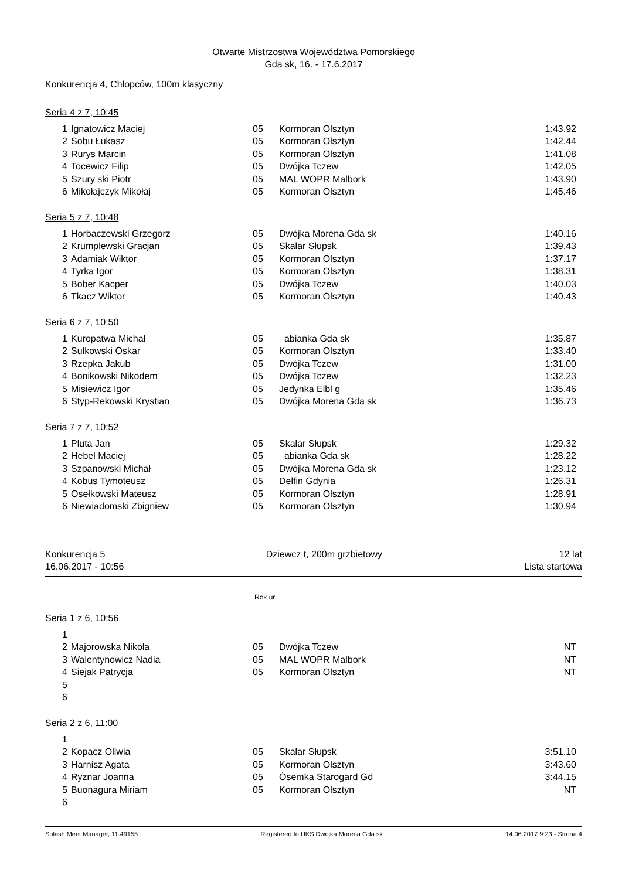Otwarte Mistrzostwa Województwa Pomorskiego
Gda sk, 16. - 17.6.2017
Konkurencja 4, Chłopców, 100m klasyczny
Seria 4 z 7, 10:45
| 1 | Ignatowicz Maciej | 05 | Kormoran Olsztyn | 1:43.92 |
| 2 | Sobu Łukasz | 05 | Kormoran Olsztyn | 1:42.44 |
| 3 | Rurys Marcin | 05 | Kormoran Olsztyn | 1:41.08 |
| 4 | Tocewicz Filip | 05 | Dwójka Tczew | 1:42.05 |
| 5 | Szury ski Piotr | 05 | MAL WOPR Malbork | 1:43.90 |
| 6 | Mikołajczyk Mikołaj | 05 | Kormoran Olsztyn | 1:45.46 |
Seria 5 z 7, 10:48
| 1 | Horbaczewski Grzegorz | 05 | Dwójka Morena Gda sk | 1:40.16 |
| 2 | Krumplewski Gracjan | 05 | Skalar Słupsk | 1:39.43 |
| 3 | Adamiak Wiktor | 05 | Kormoran Olsztyn | 1:37.17 |
| 4 | Tyrka Igor | 05 | Kormoran Olsztyn | 1:38.31 |
| 5 | Bober Kacper | 05 | Dwójka Tczew | 1:40.03 |
| 6 | Tkacz Wiktor | 05 | Kormoran Olsztyn | 1:40.43 |
Seria 6 z 7, 10:50
| 1 | Kuropatwa Michał | 05 | abianka Gda sk | 1:35.87 |
| 2 | Sulkowski Oskar | 05 | Kormoran Olsztyn | 1:33.40 |
| 3 | Rzepka Jakub | 05 | Dwójka Tczew | 1:31.00 |
| 4 | Bonikowski Nikodem | 05 | Dwójka Tczew | 1:32.23 |
| 5 | Misiewicz Igor | 05 | Jedynka Elbl g | 1:35.46 |
| 6 | Styp-Rekowski Krystian | 05 | Dwójka Morena Gda sk | 1:36.73 |
Seria 7 z 7, 10:52
| 1 | Pluta Jan | 05 | Skalar Słupsk | 1:29.32 |
| 2 | Hebel Maciej | 05 | abianka Gda sk | 1:28.22 |
| 3 | Szpanowski Michał | 05 | Dwójka Morena Gda sk | 1:23.12 |
| 4 | Kobus Tymoteusz | 05 | Delfin Gdynia | 1:26.31 |
| 5 | Osełkowski Mateusz | 05 | Kormoran Olsztyn | 1:28.91 |
| 6 | Niewiadomski Zbigniew | 05 | Kormoran Olsztyn | 1:30.94 |
Konkurencja 5
16.06.2017 - 10:56
Dziewcz t, 200m grzbietowy 12 lat
Lista startowa
Rok ur.
Seria 1 z 6, 10:56
| 1 | | | | |
| 2 | Majorowska Nikola | 05 | Dwójka Tczew | NT |
| 3 | Walentynowicz Nadia | 05 | MAL WOPR Malbork | NT |
| 4 | Siejak Patrycja | 05 | Kormoran Olsztyn | NT |
| 5 | | | | |
| 6 | | | | |
Seria 2 z 6, 11:00
| 1 | | | | |
| 2 | Kopacz Oliwia | 05 | Skalar Słupsk | 3:51.10 |
| 3 | Harnisz Agata | 05 | Kormoran Olsztyn | 3:43.60 |
| 4 | Ryznar Joanna | 05 | Ósemka Starogard Gd | 3:44.15 |
| 5 | Buonagura Miriam | 05 | Kormoran Olsztyn | NT |
| 6 | | | | |
Splash Meet Manager, 11.49155 Registered to UKS Dwójka Morena Gda sk 14.06.2017 9:23 - Strona 4